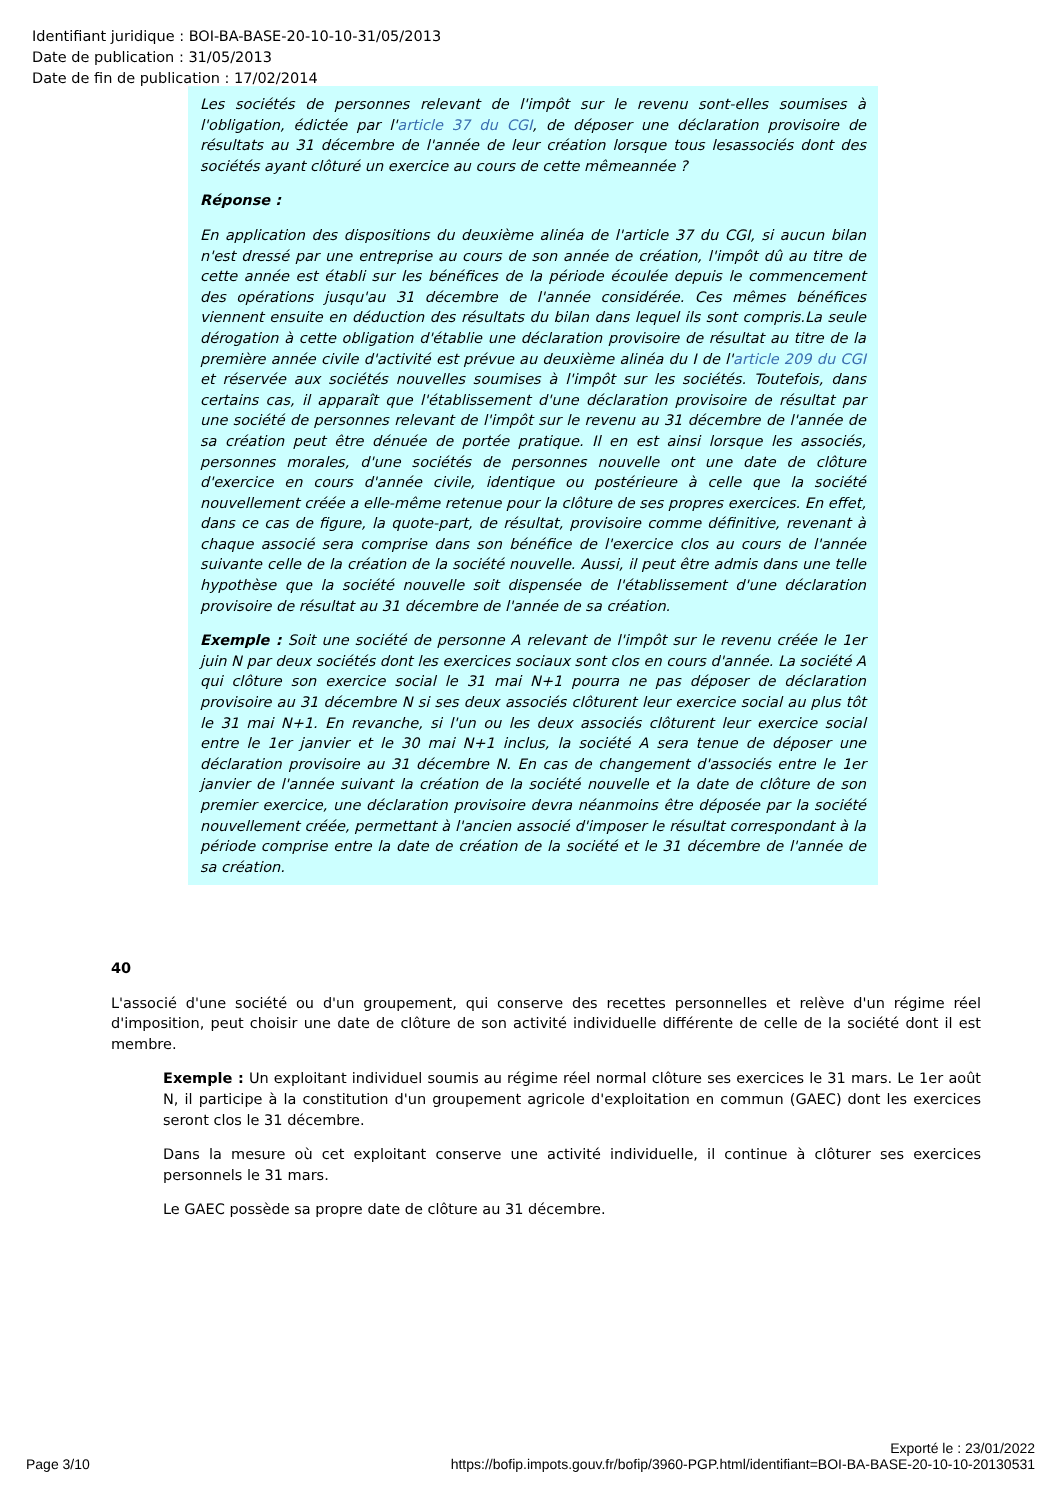Identifiant juridique : BOI-BA-BASE-20-10-10-31/05/2013
Date de publication : 31/05/2013
Date de fin de publication : 17/02/2014
Les sociétés de personnes relevant de l'impôt sur le revenu sont-elles soumises à l'obligation, édictée par l'article 37 du CGI, de déposer une déclaration provisoire de résultats au 31 décembre de l'année de leur création lorsque tous lesassociés dont des sociétés ayant clôturé un exercice au cours de cette mêmeannée ?
Réponse :
En application des dispositions du deuxième alinéa de l'article 37 du CGI, si aucun bilan n'est dressé par une entreprise au cours de son année de création, l'impôt dû au titre de cette année est établi sur les bénéfices de la période écoulée depuis le commencement des opérations jusqu'au 31 décembre de l'année considérée. Ces mêmes bénéfices viennent ensuite en déduction des résultats du bilan dans lequel ils sont compris.La seule dérogation à cette obligation d'établie une déclaration provisoire de résultat au titre de la première année civile d'activité est prévue au deuxième alinéa du I de l'article 209 du CGI et réservée aux sociétés nouvelles soumises à l'impôt sur les sociétés. Toutefois, dans certains cas, il apparaît que l'établissement d'une déclaration provisoire de résultat par une société de personnes relevant de l'impôt sur le revenu au 31 décembre de l'année de sa création peut être dénuée de portée pratique. Il en est ainsi lorsque les associés, personnes morales, d'une sociétés de personnes nouvelle ont une date de clôture d'exercice en cours d'année civile, identique ou postérieure à celle que la société nouvellement créée a elle-même retenue pour la clôture de ses propres exercices. En effet, dans ce cas de figure, la quote-part, de résultat, provisoire comme définitive, revenant à chaque associé sera comprise dans son bénéfice de l'exercice clos au cours de l'année suivante celle de la création de la société nouvelle. Aussi, il peut être admis dans une telle hypothèse que la société nouvelle soit dispensée de l'établissement d'une déclaration provisoire de résultat au 31 décembre de l'année de sa création.
Exemple : Soit une société de personne A relevant de l'impôt sur le revenu créée le 1er juin N par deux sociétés dont les exercices sociaux sont clos en cours d'année. La société A qui clôture son exercice social le 31 mai N+1 pourra ne pas déposer de déclaration provisoire au 31 décembre N si ses deux associés clôturent leur exercice social au plus tôt le 31 mai N+1. En revanche, si l'un ou les deux associés clôturent leur exercice social entre le 1er janvier et le 30 mai N+1 inclus, la société A sera tenue de déposer une déclaration provisoire au 31 décembre N. En cas de changement d'associés entre le 1er janvier de l'année suivant la création de la société nouvelle et la date de clôture de son premier exercice, une déclaration provisoire devra néanmoins être déposée par la société nouvellement créée, permettant à l'ancien associé d'imposer le résultat correspondant à la période comprise entre la date de création de la société et le 31 décembre de l'année de sa création.
40
L'associé d'une société ou d'un groupement, qui conserve des recettes personnelles et relève d'un régime réel d'imposition, peut choisir une date de clôture de son activité individuelle différente de celle de la société dont il est membre.
Exemple : Un exploitant individuel soumis au régime réel normal clôture ses exercices le 31 mars. Le 1er août N, il participe à la constitution d'un groupement agricole d'exploitation en commun (GAEC) dont les exercices seront clos le 31 décembre.
Dans la mesure où cet exploitant conserve une activité individuelle, il continue à clôturer ses exercices personnels le 31 mars.
Le GAEC possède sa propre date de clôture au 31 décembre.
Exporté le : 23/01/2022
Page 3/10 https://bofip.impots.gouv.fr/bofip/3960-PGP.html/identifiant=BOI-BA-BASE-20-10-10-20130531